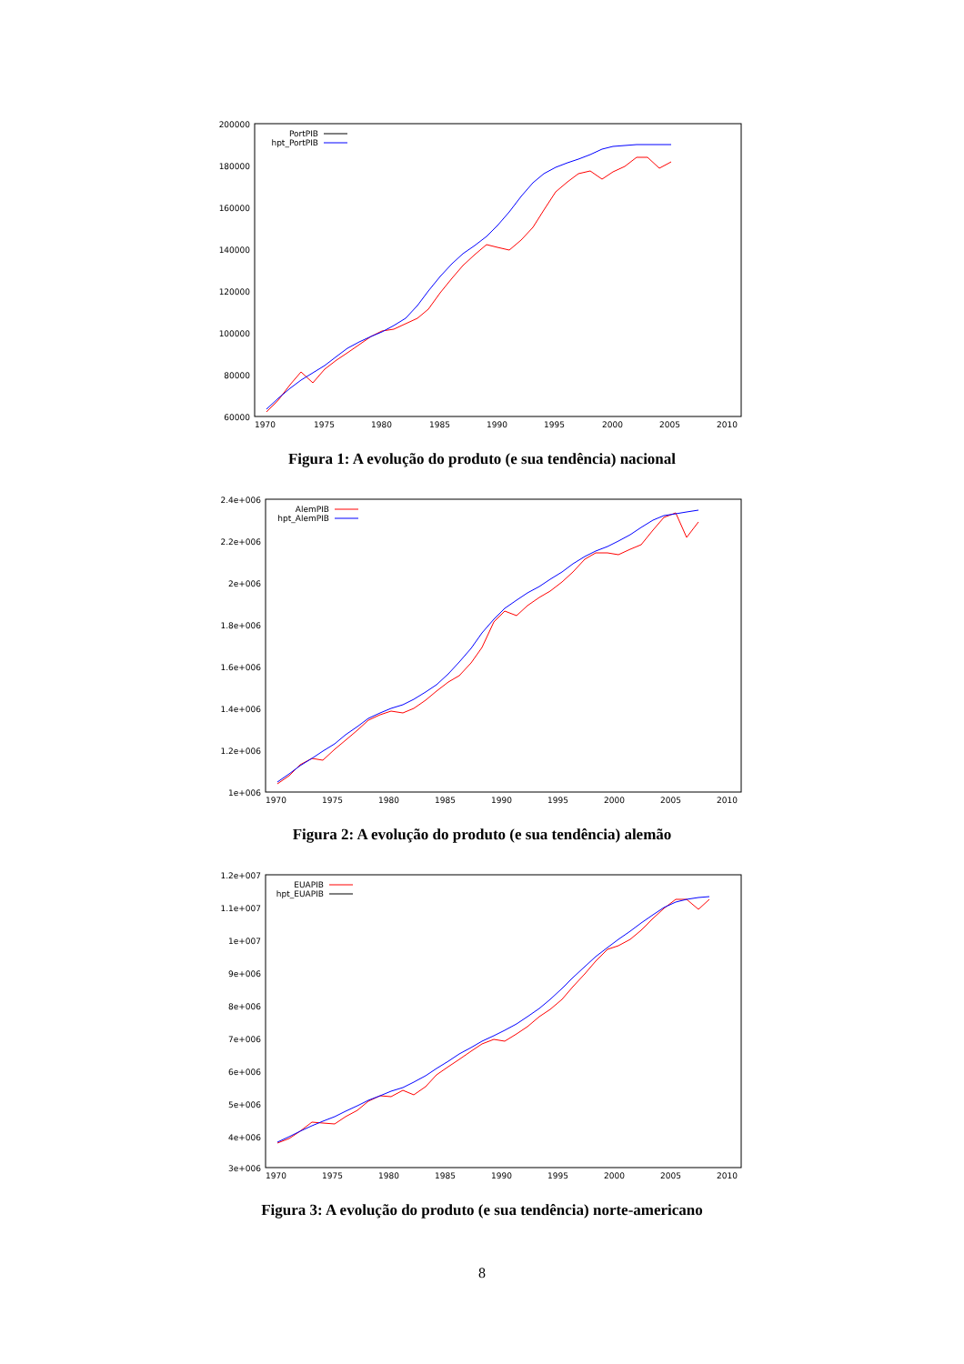200000
180000
160000
140000
120000
100000
80000
60000
1970
1975
1980
1985
1990
1995
2000
2005
2010
PortPIB
hpt_PortPIB
Figura 1: A evolução do produto (e sua tendência) nacional
2.4e+006
2.2e+006
2e+006
1.8e+006
1.6e+006
1.4e+006
1.2e+006
1e+006
1970
1975
1980
1985
1990
1995
2000
2005
2010
AlemPIB
hpt_AlemPIB
Figura 2: A evolução do produto (e sua tendência) alemão
1.2e+007
1.1e+007
1e+007
9e+006
8e+006
7e+006
6e+006
5e+006
4e+006
3e+006
1970
1975
1980
1985
1990
1995
2000
2005
2010
EUAPIB
hpt_EUAPIB
Figura 3: A evolução do produto (e sua tendência) norte-americano
8